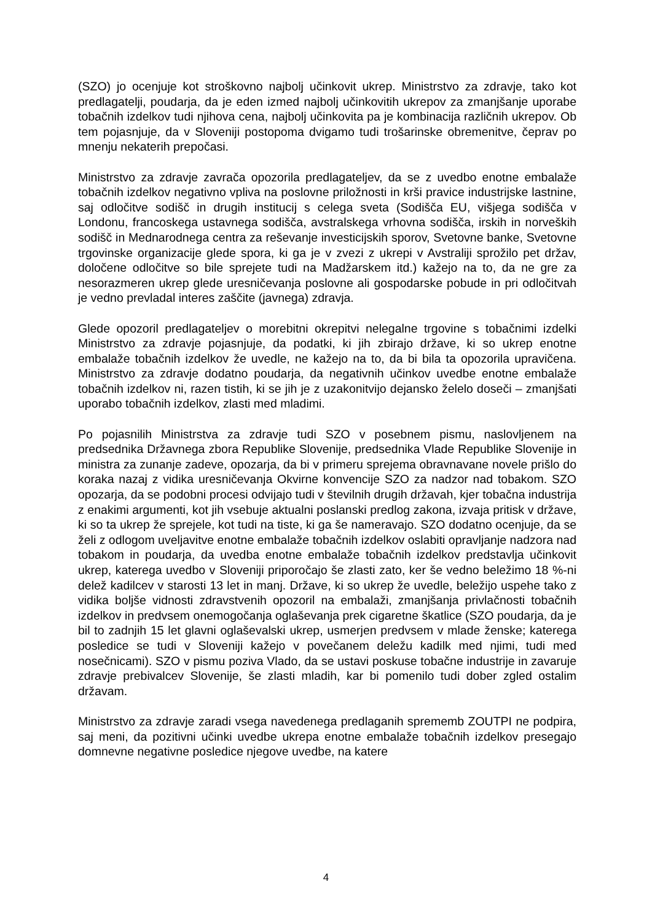(SZO) jo ocenjuje kot stroškovno najbolj učinkovit ukrep. Ministrstvo za zdravje, tako kot predlagatelji, poudarja, da je eden izmed najbolj učinkovitih ukrepov za zmanjšanje uporabe tobačnih izdelkov tudi njihova cena, najbolj učinkovita pa je kombinacija različnih ukrepov. Ob tem pojasnjuje, da v Sloveniji postopoma dvigamo tudi trošarinske obremenitve, čeprav po mnenju nekaterih prepočasi.
Ministrstvo za zdravje zavrača opozorila predlagateljev, da se z uvedbo enotne embalaže tobačnih izdelkov negativno vpliva na poslovne priložnosti in krši pravice industrijske lastnine, saj odločitve sodišč in drugih institucij s celega sveta (Sodišča EU, višjega sodišča v Londonu, francoskega ustavnega sodišča, avstralskega vrhovna sodišča, irskih in norveških sodišč in Mednarodnega centra za reševanje investicijskih sporov, Svetovne banke, Svetovne trgovinske organizacije glede spora, ki ga je v zvezi z ukrepi v Avstraliji sprožilo pet držav, določene odločitve so bile sprejete tudi na Madžarskem itd.) kažejo na to, da ne gre za nesorazmeren ukrep glede uresničevanja poslovne ali gospodarske pobude in pri odločitvah je vedno prevladal interes zaščite (javnega) zdravja.
Glede opozoril predlagateljev o morebitni okrepitvi nelegalne trgovine s tobačnimi izdelki Ministrstvo za zdravje pojasnjuje, da podatki, ki jih zbirajo države, ki so ukrep enotne embalaže tobačnih izdelkov že uvedle, ne kažejo na to, da bi bila ta opozorila upravičena. Ministrstvo za zdravje dodatno poudarja, da negativnih učinkov uvedbe enotne embalaže tobačnih izdelkov ni, razen tistih, ki se jih je z uzakonitvijo dejansko želelo doseči – zmanjšati uporabo tobačnih izdelkov, zlasti med mladimi.
Po pojasnilih Ministrstva za zdravje tudi SZO v posebnem pismu, naslovljenem na predsednika Državnega zbora Republike Slovenije, predsednika Vlade Republike Slovenije in ministra za zunanje zadeve, opozarja, da bi v primeru sprejema obravnavane novele prišlo do koraka nazaj z vidika uresničevanja Okvirne konvencije SZO za nadzor nad tobakom. SZO opozarja, da se podobni procesi odvijajo tudi v številnih drugih državah, kjer tobačna industrija z enakimi argumenti, kot jih vsebuje aktualni poslanski predlog zakona, izvaja pritisk v države, ki so ta ukrep že sprejele, kot tudi na tiste, ki ga še nameravajo. SZO dodatno ocenjuje, da se želi z odlogom uveljavitve enotne embalaže tobačnih izdelkov oslabiti opravljanje nadzora nad tobakom in poudarja, da uvedba enotne embalaže tobačnih izdelkov predstavlja učinkovit ukrep, katerega uvedbo v Sloveniji priporočajo še zlasti zato, ker še vedno beležimo 18 %-ni delež kadilcev v starosti 13 let in manj. Države, ki so ukrep že uvedle, beležijo uspehe tako z vidika boljše vidnosti zdravstvenih opozoril na embalaži, zmanjšanja privlačnosti tobačnih izdelkov in predvsem onemogočanja oglaševanja prek cigaretne škatlice (SZO poudarja, da je bil to zadnjih 15 let glavni oglaševalski ukrep, usmerjen predvsem v mlade ženske; katerega posledice se tudi v Sloveniji kažejo v povečanem deležu kadilk med njimi, tudi med nosečnicami). SZO v pismu poziva Vlado, da se ustavi poskuse tobačne industrije in zavaruje zdravje prebivalcev Slovenije, še zlasti mladih, kar bi pomenilo tudi dober zgled ostalim državam.
Ministrstvo za zdravje zaradi vsega navedenega predlaganih sprememb ZOUTPI ne podpira, saj meni, da pozitivni učinki uvedbe ukrepa enotne embalaže tobačnih izdelkov presegajo domnevne negativne posledice njegove uvedbe, na katere
4